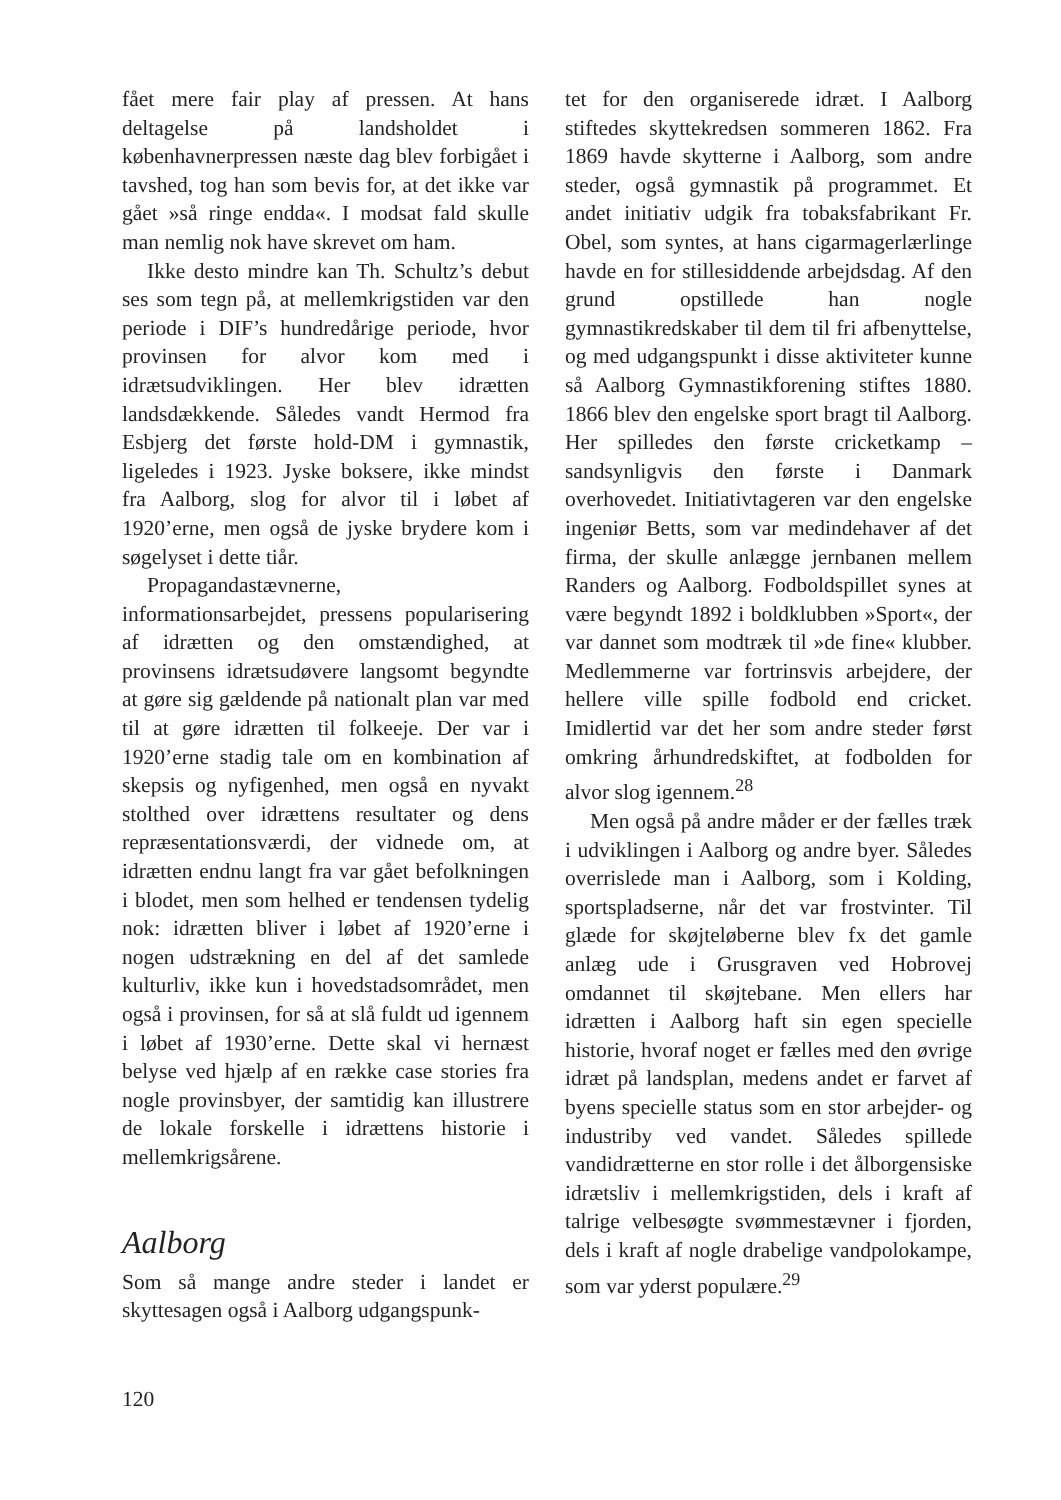fået mere fair play af pressen. At hans deltagelse på landsholdet i københavnerpressen næste dag blev forbigået i tavshed, tog han som bevis for, at det ikke var gået »så ringe endda«. I modsat fald skulle man nemlig nok have skrevet om ham.
Ikke desto mindre kan Th. Schultz’s debut ses som tegn på, at mellemkrigstiden var den periode i DIF’s hundredårige periode, hvor provinsen for alvor kom med i idrætsudviklingen. Her blev idrætten landsdækkende. Således vandt Hermod fra Esbjerg det første hold-DM i gymnastik, ligeledes i 1923. Jyske boksere, ikke mindst fra Aalborg, slog for alvor til i løbet af 1920’erne, men også de jyske brydere kom i søgelyset i dette tiår.
Propagandastævnerne, informationsarbejdet, pressens popularisering af idrætten og den omstændighed, at provinsens idrætsudøvere langsomt begyndte at gøre sig gældende på nationalt plan var med til at gøre idrætten til folkeeje. Der var i 1920’erne stadig tale om en kombination af skepsis og nyfigenhed, men også en nyvakt stolthed over idrættens resultater og dens repræsentationsværdi, der vidnede om, at idrætten endnu langt fra var gået befolkningen i blodet, men som helhed er tendensen tydelig nok: idrætten bliver i løbet af 1920’erne i nogen udstrækning en del af det samlede kulturliv, ikke kun i hovedstadsområdet, men også i provinsen, for så at slå fuldt ud igennem i løbet af 1930’erne. Dette skal vi hernæst belyse ved hjælp af en række case stories fra nogle provinsbyer, der samtidig kan illustrere de lokale forskelle i idrættens historie i mellemkrigsårene.
Aalborg
Som så mange andre steder i landet er skyttesagen også i Aalborg udgangspunk-
tet for den organiserede idræt. I Aalborg stiftedes skyttekredsen sommeren 1862. Fra 1869 havde skytterne i Aalborg, som andre steder, også gymnastik på programmet. Et andet initiativ udgik fra tobaksfabrikant Fr. Obel, som syntes, at hans cigarmagerlærlinge havde en for stillesiddende arbejdsdag. Af den grund opstillede han nogle gymnastikredskaber til dem til fri afbenyttelse, og med udgangspunkt i disse aktiviteter kunne så Aalborg Gymnastikforening stiftes 1880. 1866 blev den engelske sport bragt til Aalborg. Her spilledes den første cricketkamp – sandsynligvis den første i Danmark overhovedet. Initiativtageren var den engelske ingeniør Betts, som var medindehaver af det firma, der skulle anlægge jernbanen mellem Randers og Aalborg. Fodboldspillet synes at være begyndt 1892 i boldklubben »Sport«, der var dannet som modtræk til »de fine« klubber. Medlemmerne var fortrinsvis arbejdere, der hellere ville spille fodbold end cricket. Imidlertid var det her som andre steder først omkring århundredskiftet, at fodbolden for alvor slog igennem.<sup>28</sup>
Men også på andre måder er der fælles træk i udviklingen i Aalborg og andre byer. Således overrislede man i Aalborg, som i Kolding, sportspladserne, når det var frostvinter. Til glæde for skøjteløberne blev fx det gamle anlæg ude i Grusgraven ved Hobrovej omdannet til skøjtebane. Men ellers har idrætten i Aalborg haft sin egen specielle historie, hvoraf noget er fælles med den øvrige idræt på landsplan, medens andet er farvet af byens specielle status som en stor arbejder- og industriby ved vandet. Således spillede vandidrætterne en stor rolle i det ålborgensiske idrætsliv i mellemkrigstiden, dels i kraft af talrige velbesøgte svømmestævner i fjorden, dels i kraft af nogle drabelige vandpolokampe, som var yderst populære.<sup>29</sup>
120